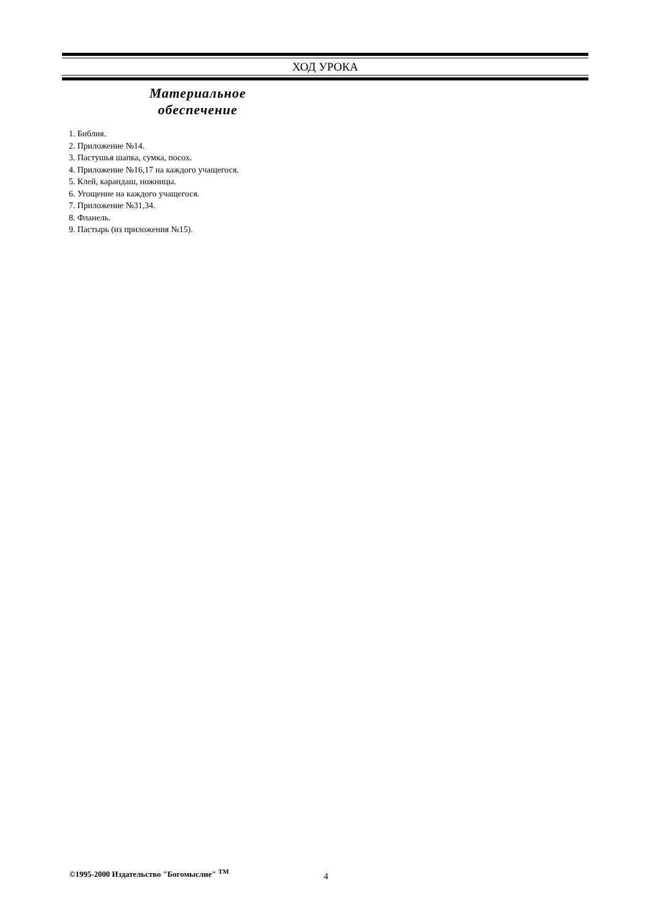ХОД УРОКА
Материальное
обеспечение
1. Библия.
2. Приложение №14.
3. Пастушья шапка, сумка, посох.
4. Приложение №16,17 на каждого учащегося.
5. Клей, карандаш, ножницы.
6. Угощение на каждого учащегося.
7. Приложение №31,34.
8. Фланель.
9. Пастырь (из приложения №15).
©1995-2000 Издательство "Богомыслие" <sup>TM</sup>
4